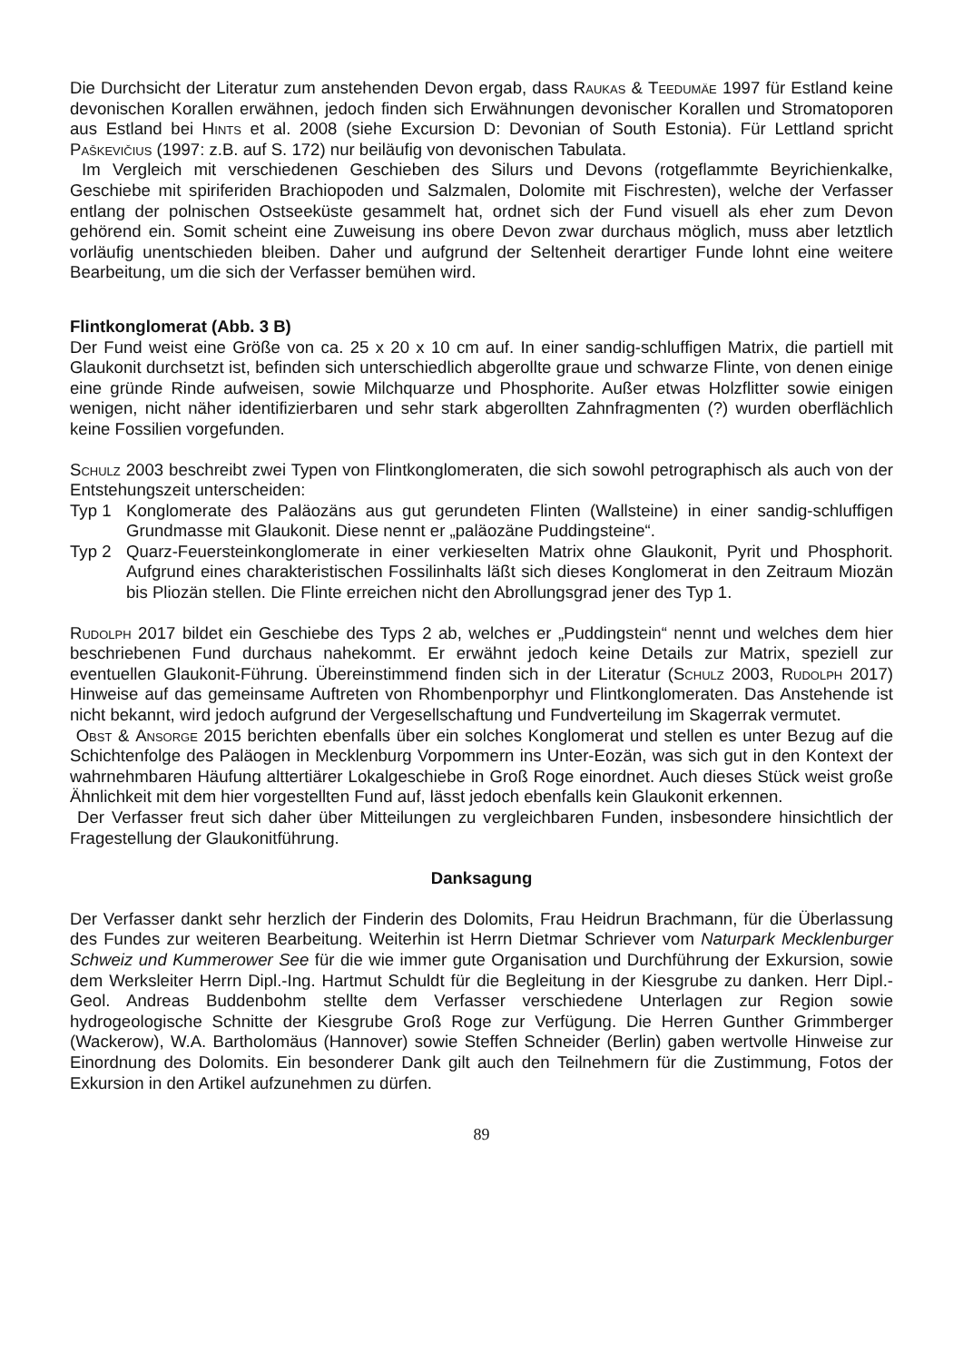Die Durchsicht der Literatur zum anstehenden Devon ergab, dass Raukas & Teedumäe 1997 für Estland keine devonischen Korallen erwähnen, jedoch finden sich Erwähnungen devonischer Korallen und Stromatoporen aus Estland bei Hints et al. 2008 (siehe Excursion D: Devonian of South Estonia). Für Lettland spricht Paškevičius (1997: z.B. auf S. 172) nur beiläufig von devonischen Tabulata.
Im Vergleich mit verschiedenen Geschieben des Silurs und Devons (rotgeflammte Beyrichienkalke, Geschiebe mit spiriferiden Brachiopoden und Salzmalen, Dolomite mit Fischresten), welche der Verfasser entlang der polnischen Ostseeküste gesammelt hat, ordnet sich der Fund visuell als eher zum Devon gehörend ein. Somit scheint eine Zuweisung ins obere Devon zwar durchaus möglich, muss aber letztlich vorläufig unentschieden bleiben. Daher und aufgrund der Seltenheit derartiger Funde lohnt eine weitere Bearbeitung, um die sich der Verfasser bemühen wird.
Flintkonglomerat (Abb. 3 B)
Der Fund weist eine Größe von ca. 25 x 20 x 10 cm auf. In einer sandig-schluffigen Matrix, die partiell mit Glaukonit durchsetzt ist, befinden sich unterschiedlich abgerollte graue und schwarze Flinte, von denen einige eine gründe Rinde aufweisen, sowie Milchquarze und Phosphorite. Außer etwas Holzflitter sowie einigen wenigen, nicht näher identifizierbaren und sehr stark abgerollten Zahnfragmenten (?) wurden oberflächlich keine Fossilien vorgefunden.
Schulz 2003 beschreibt zwei Typen von Flintkonglomeraten, die sich sowohl petrographisch als auch von der Entstehungszeit unterscheiden:
Typ 1 Konglomerate des Paläozäns aus gut gerundeten Flinten (Wallsteine) in einer sandig-schluffigen Grundmasse mit Glaukonit. Diese nennt er „paläozäne Puddingsteine“.
Typ 2 Quarz-Feuersteinkonglomerate in einer verkieselten Matrix ohne Glaukonit, Pyrit und Phosphorit. Aufgrund eines charakteristischen Fossilinhalts läßt sich dieses Konglomerat in den Zeitraum Miozän bis Pliozän stellen. Die Flinte erreichen nicht den Abrollungsgrad jener des Typ 1.
Rudolph 2017 bildet ein Geschiebe des Typs 2 ab, welches er „Puddingstein“ nennt und welches dem hier beschriebenen Fund durchaus nahekommt. Er erwähnt jedoch keine Details zur Matrix, speziell zur eventuellen Glaukonit-Führung. Übereinstimmend finden sich in der Literatur (Schulz 2003, Rudolph 2017) Hinweise auf das gemeinsame Auftreten von Rhombenporphyr und Flintkonglomeraten. Das Anstehende ist nicht bekannt, wird jedoch aufgrund der Vergesellschaftung und Fundverteilung im Skagerrak vermutet.
Obst & Ansorge 2015 berichten ebenfalls über ein solches Konglomerat und stellen es unter Bezug auf die Schichtenfolge des Paläogen in Mecklenburg Vorpommern ins Unter-Eozän, was sich gut in den Kontext der wahrnehmbaren Häufung alttertiärer Lokalgeschiebe in Groß Roge einordnet. Auch dieses Stück weist große Ähnlichkeit mit dem hier vorgestellten Fund auf, lässt jedoch ebenfalls kein Glaukonit erkennen.
Der Verfasser freut sich daher über Mitteilungen zu vergleichbaren Funden, insbesondere hinsichtlich der Fragestellung der Glaukonitführung.
Danksagung
Der Verfasser dankt sehr herzlich der Finderin des Dolomits, Frau Heidrun Brachmann, für die Überlassung des Fundes zur weiteren Bearbeitung. Weiterhin ist Herrn Dietmar Schriever vom Naturpark Mecklenburger Schweiz und Kummerower See für die wie immer gute Organisation und Durchführung der Exkursion, sowie dem Werksleiter Herrn Dipl.-Ing. Hartmut Schuldt für die Begleitung in der Kiesgrube zu danken. Herr Dipl.-Geol. Andreas Buddenbohm stellte dem Verfasser verschiedene Unterlagen zur Region sowie hydrogeologische Schnitte der Kiesgrube Groß Roge zur Verfügung. Die Herren Gunther Grimmberger (Wackerow), W.A. Bartholomäus (Hannover) sowie Steffen Schneider (Berlin) gaben wertvolle Hinweise zur Einordnung des Dolomits. Ein besonderer Dank gilt auch den Teilnehmern für die Zustimmung, Fotos der Exkursion in den Artikel aufzunehmen zu dürfen.
89